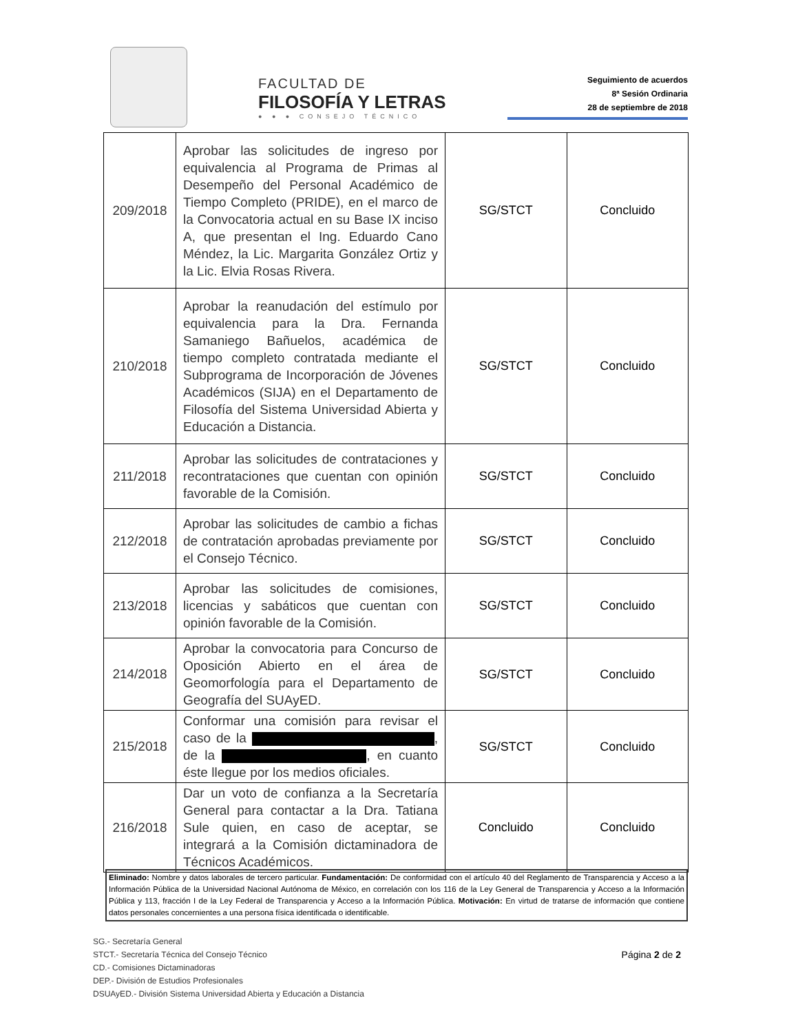FACULTAD DE
FILOSOFÍA Y LETRAS
● ● ● CONSEJO TÉCNICO
Seguimiento de acuerdos
8ª Sesión Ordinaria
28 de septiembre de 2018
| 209/2018 | Aprobar las solicitudes de ingreso por equivalencia al Programa de Primas al Desempeño del Personal Académico de Tiempo Completo (PRIDE), en el marco de la Convocatoria actual en su Base IX inciso A, que presentan el Ing. Eduardo Cano Méndez, la Lic. Margarita González Ortiz y la Lic. Elvia Rosas Rivera. | SG/STCT | Concluido |
| 210/2018 | Aprobar la reanudación del estímulo por equivalencia para la Dra. Fernanda Samaniego Bañuelos, académica de tiempo completo contratada mediante el Subprograma de Incorporación de Jóvenes Académicos (SIJA) en el Departamento de Filosofía del Sistema Universidad Abierta y Educación a Distancia. | SG/STCT | Concluido |
| 211/2018 | Aprobar las solicitudes de contrataciones y recontrataciones que cuentan con opinión favorable de la Comisión. | SG/STCT | Concluido |
| 212/2018 | Aprobar las solicitudes de cambio a fichas de contratación aprobadas previamente por el Consejo Técnico. | SG/STCT | Concluido |
| 213/2018 | Aprobar las solicitudes de comisiones, licencias y sabáticos que cuentan con opinión favorable de la Comisión. | SG/STCT | Concluido |
| 214/2018 | Aprobar la convocatoria para Concurso de Oposición Abierto en el área de Geomorfología para el Departamento de Geografía del SUAyED. | SG/STCT | Concluido |
| 215/2018 | Conformar una comisión para revisar el caso de la , de la , en cuanto éste llegue por los medios oficiales. | SG/STCT | Concluido |
| 216/2018 | Dar un voto de confianza a la Secretaría General para contactar a la Dra. Tatiana Sule quien, en caso de aceptar, se integrará a la Comisión dictaminadora de Técnicos Académicos. | Concluido | Concluido |
Eliminado: Nombre y datos laborales de tercero particular. Fundamentación: De conformidad con el artículo 40 del Reglamento de Transparencia y Acceso a la Información Pública de la Universidad Nacional Autónoma de México, en correlación con los 116 de la Ley General de Transparencia y Acceso a la Información Pública y 113, fracción I de la Ley Federal de Transparencia y Acceso a la Información Pública. Motivación: En virtud de tratarse de información que contiene datos personales concernientes a una persona física identificada o identificable.
SG.- Secretaría General
STCT.- Secretaría Técnica del Consejo Técnico
CD.- Comisiones Dictaminadoras
DEP.- División de Estudios Profesionales
DSUAyED.- División Sistema Universidad Abierta y Educación a Distancia
Página 2 de 2